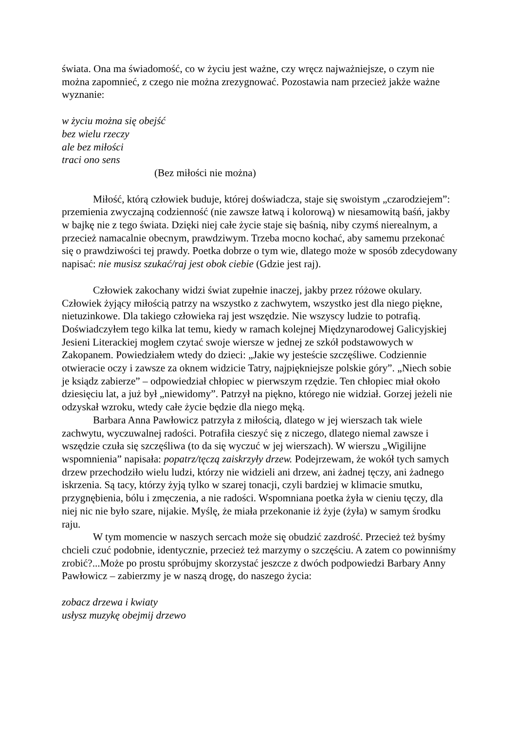świata. Ona ma świadomość, co w życiu jest ważne, czy wręcz najważniejsze, o czym nie można zapomnieć, z czego nie można zrezygnować. Pozostawia nam przecież jakże ważne wyznanie:
w życiu można się obejść
bez wielu rzeczy
ale bez miłości
traci ono sens
(Bez miłości nie można)
Miłość, którą człowiek buduje, której doświadcza, staje się swoistym „czarodziejem”: przemienia zwyczajną codzienność (nie zawsze łatwą i kolorową) w niesamowitą baśń, jakby w bajkę nie z tego świata. Dzięki niej całe życie staje się baśnią, niby czymś nierealnym, a przecież namacalnie obecnym, prawdziwym. Trzeba mocno kochać, aby samemu przekonać się o prawdziwości tej prawdy. Poetka dobrze o tym wie, dlatego może w sposób zdecydowany napisać: nie musisz szukać/raj jest obok ciebie (Gdzie jest raj).
Człowiek zakochany widzi świat zupełnie inaczej, jakby przez różowe okulary. Człowiek żyjący miłością patrzy na wszystko z zachwytem, wszystko jest dla niego piękne, nietuzinkowe. Dla takiego człowieka raj jest wszędzie. Nie wszyscy ludzie to potrafią. Doświadczyłem tego kilka lat temu, kiedy w ramach kolejnej Międzynarodowej Galicyjskiej Jesieni Literackiej mogłem czytać swoje wiersze w jednej ze szkół podstawowych w Zakopanem. Powiedziałem wtedy do dzieci: „Jakie wy jesteście szczęśliwe. Codziennie otwieracie oczy i zawsze za oknem widzicie Tatry, najpiękniejsze polskie góry”. „Niech sobie je ksiądz zabierze” – odpowiedział chłopiec w pierwszym rzędzie. Ten chłopiec miał około dziesięciu lat, a już był „niewidomy”. Patrzył na piękno, którego nie widział. Gorzej jeżeli nie odzyskał wzroku, wtedy całe życie będzie dla niego męką.
Barbara Anna Pawłowicz patrzyła z miłością, dlatego w jej wierszach tak wiele zachwytu, wyczuwalnej radości. Potrafiła cieszyć się z niczego, dlatego niemal zawsze i wszędzie czuła się szczęśliwa (to da się wyczuć w jej wierszach). W wierszu „Wigilijne wspomnienia” napisała: popatrz/tęczą zaiskrzyły drzew. Podejrzewam, że wokół tych samych drzew przechodziło wielu ludzi, którzy nie widzieli ani drzew, ani żadnej tęczy, ani żadnego iskrzenia. Są tacy, którzy żyją tylko w szarej tonacji, czyli bardziej w klimacie smutku, przygnębienia, bólu i zmęczenia, a nie radości. Wspomniana poetka żyła w cieniu tęczy, dla niej nic nie było szare, nijakie. Myślę, że miała przekonanie iż żyje (żyła) w samym środku raju.
W tym momencie w naszych sercach może się obudzić zazdrość. Przecież też byśmy chcieli czuć podobnie, identycznie, przecież też marzymy o szczęściu. A zatem co powinniśmy zrobić?...Może po prostu spróbujmy skorzystać jeszcze z dwóch podpowiedzi Barbary Anny Pawłowicz – zabierzmy je w naszą drogę, do naszego życia:
zobacz drzewa i kwiaty
usłysz muzykę obejmij drzewo